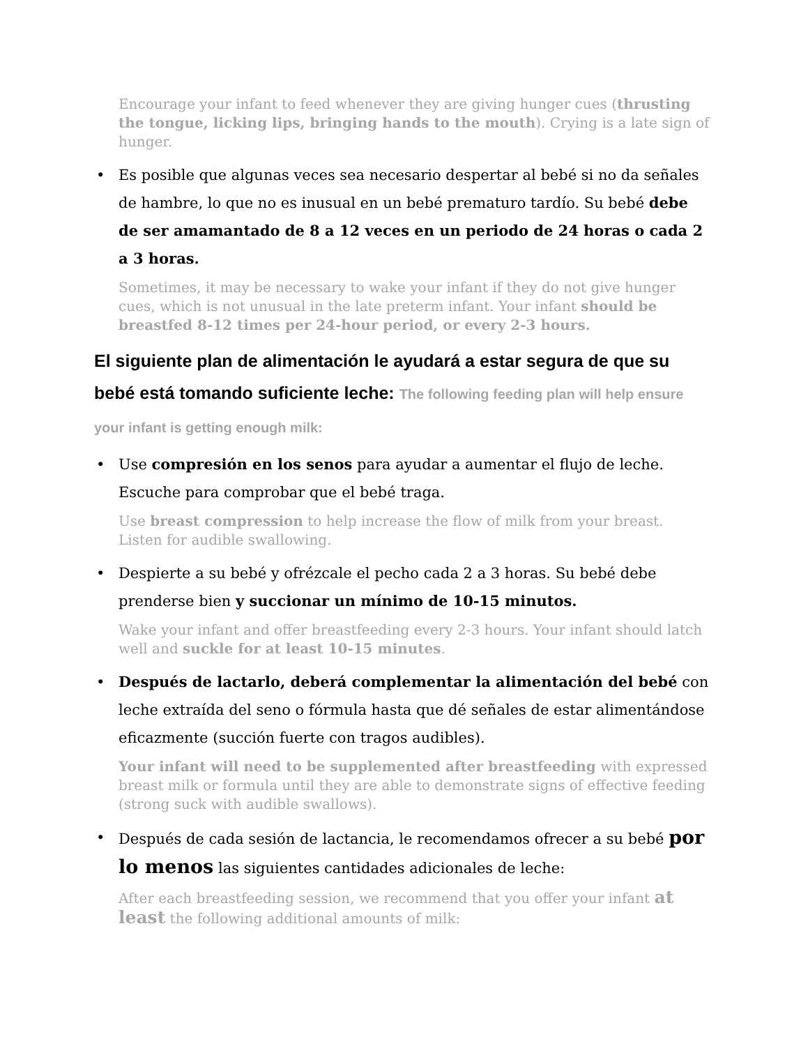Encourage your infant to feed whenever they are giving hunger cues (thrusting the tongue, licking lips, bringing hands to the mouth). Crying is a late sign of hunger.
• Es posible que algunas veces sea necesario despertar al bebé si no da señales de hambre, lo que no es inusual en un bebé prematuro tardío. Su bebé debe de ser amamantado de 8 a 12 veces en un periodo de 24 horas o cada 2 a 3 horas.
Sometimes, it may be necessary to wake your infant if they do not give hunger cues, which is not unusual in the late preterm infant. Your infant should be breastfed 8-12 times per 24-hour period, or every 2-3 hours.
El siguiente plan de alimentación le ayudará a estar segura de que su bebé está tomando suficiente leche: The following feeding plan will help ensure your infant is getting enough milk:
• Use compresión en los senos para ayudar a aumentar el flujo de leche. Escuche para comprobar que el bebé traga.
Use breast compression to help increase the flow of milk from your breast. Listen for audible swallowing.
• Despierte a su bebé y ofrézcale el pecho cada 2 a 3 horas. Su bebé debe prenderse bien y succionar un mínimo de 10-15 minutos.
Wake your infant and offer breastfeeding every 2-3 hours. Your infant should latch well and suckle for at least 10-15 minutes.
• Después de lactarlo, deberá complementar la alimentación del bebé con leche extraída del seno o fórmula hasta que dé señales de estar alimentándose eficazmente (succión fuerte con tragos audibles).
Your infant will need to be supplemented after breastfeeding with expressed breast milk or formula until they are able to demonstrate signs of effective feeding (strong suck with audible swallows).
• Después de cada sesión de lactancia, le recomendamos ofrecer a su bebé por lo menos las siguientes cantidades adicionales de leche:
After each breastfeeding session, we recommend that you offer your infant at least the following additional amounts of milk: